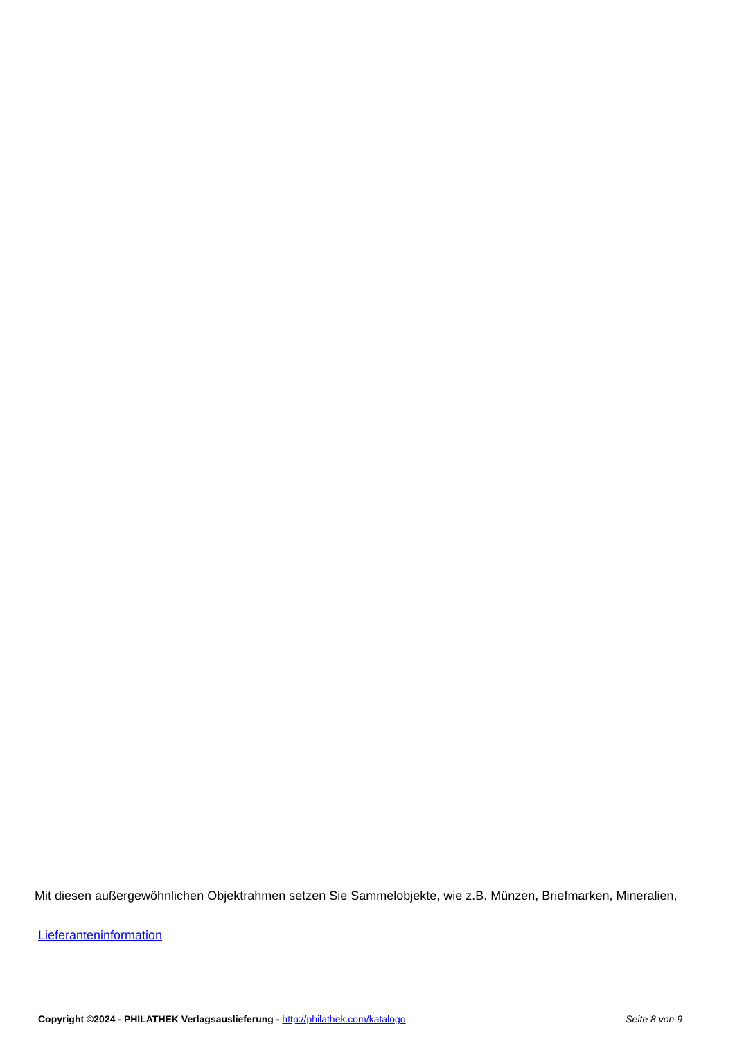Mit diesen außergewöhnlichen Objektrahmen setzen Sie Sammelobjekte, wie z.B. Münzen, Briefmarken, Mineralien,
Lieferanteninformation
Copyright ©2024 - PHILATHEK Verlagsauslieferung - http://philathek.com/katalogo Seite 8 von 9